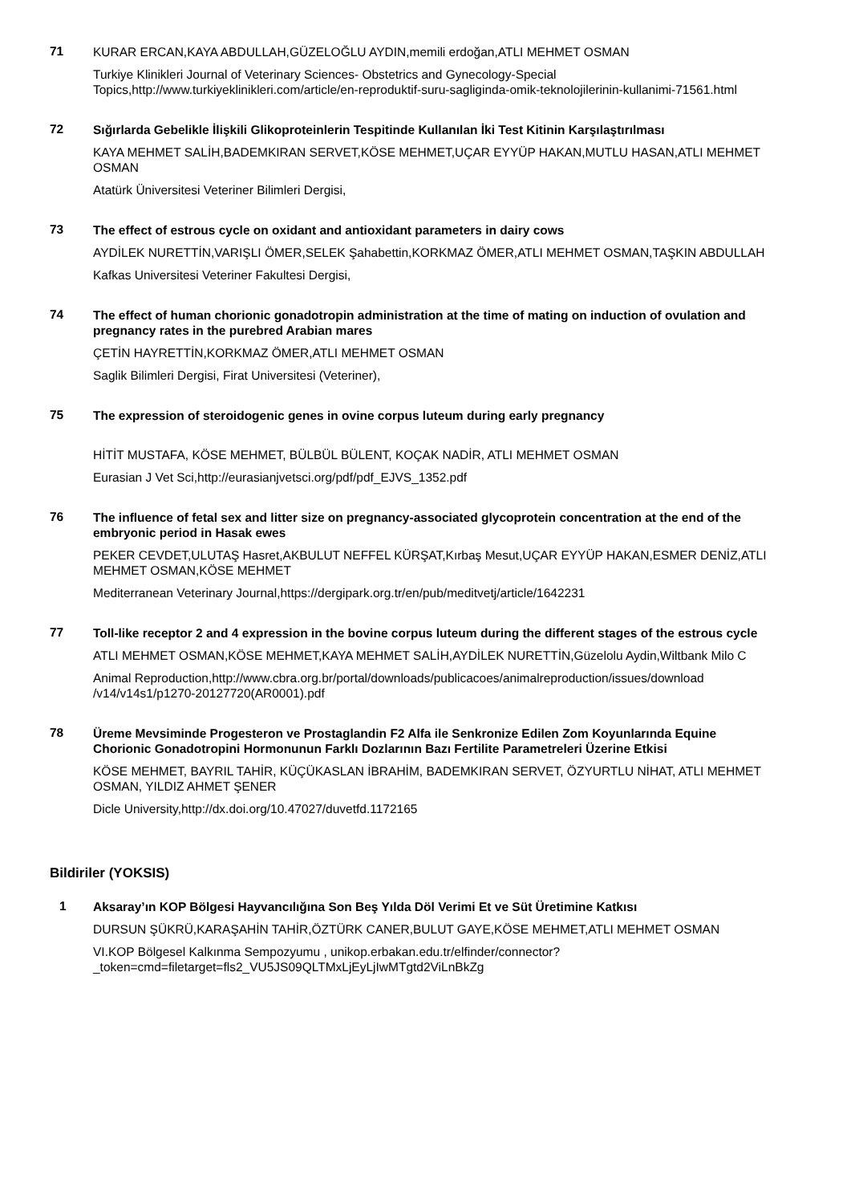71
KURAR ERCAN,KAYA ABDULLAH,GÜZELOĞLU AYDIN,memili erdoğan,ATLI MEHMET OSMAN
Turkiye Klinikleri Journal of Veterinary Sciences- Obstetrics and Gynecology-Special Topics,http://www.turkiyeklinikleri.com/article/en-reproduktif-suru-sagliginda-omik-teknolojilerinin-kullanimi-71561.html
72
Sığırlarda Gebelikle İlişkili Glikoproteinlerin Tespitinde Kullanılan İki Test Kitinin Karşılaştırılması
KAYA MEHMET SALİH,BADEMKIRAN SERVET,KÖSE MEHMET,UÇAR EYYÜP HAKAN,MUTLU HASAN,ATLI MEHMET OSMAN
Atatürk Üniversitesi Veteriner Bilimleri Dergisi,
73
The effect of estrous cycle on oxidant and antioxidant parameters in dairy cows
AYDİLEK NURETTİN,VARIŞLI ÖMER,SELEK Şahabettin,KORKMAZ ÖMER,ATLI MEHMET OSMAN,TAŞKIN ABDULLAH
Kafkas Universitesi Veteriner Fakultesi Dergisi,
74
The effect of human chorionic gonadotropin administration at the time of mating on induction of ovulation and pregnancy rates in the purebred Arabian mares
ÇETİN HAYRETTİN,KORKMAZ ÖMER,ATLI MEHMET OSMAN
Saglik Bilimleri Dergisi, Firat Universitesi (Veteriner),
75
The expression of steroidogenic genes in ovine corpus luteum during early pregnancy
HİTİT MUSTAFA, KÖSE MEHMET, BÜLBÜL BÜLENT, KOÇAK NADİR, ATLI MEHMET OSMAN
Eurasian J Vet Sci,http://eurasianjvetsci.org/pdf/pdf_EJVS_1352.pdf
76
The influence of fetal sex and litter size on pregnancy-associated glycoprotein concentration at the end of the embryonic period in Hasak ewes
PEKER CEVDET,ULUTAŞ Hasret,AKBULUT NEFFEL KÜRŞAT,Kırbaş Mesut,UÇAR EYYÜP HAKAN,ESMER DENİZ,ATLI MEHMET OSMAN,KÖSE MEHMET
Mediterranean Veterinary Journal,https://dergipark.org.tr/en/pub/meditvetj/article/1642231
77
Toll-like receptor 2 and 4 expression in the bovine corpus luteum during the different stages of the estrous cycle
ATLI MEHMET OSMAN,KÖSE MEHMET,KAYA MEHMET SALİH,AYDİLEK NURETTİN,Güzelolu Aydin,Wiltbank Milo C
Animal Reproduction,http://www.cbra.org.br/portal/downloads/publicacoes/animalreproduction/issues/download /v14/v14s1/p1270-20127720(AR0001).pdf
78
Üreme Mevsiminde Progesteron ve Prostaglandin F2 Alfa ile Senkronize Edilen Zom Koyunlarında Equine Chorionic Gonadotropini Hormonunun Farklı Dozlarının Bazı Fertilite Parametreleri Üzerine Etkisi
KÖSE MEHMET, BAYRIL TAHİR, KÜÇÜKASLAN İBRAHİM, BADEMKIRAN SERVET, ÖZYURTLU NİHAT, ATLI MEHMET OSMAN, YILDIZ AHMET ŞENER
Dicle University,http://dx.doi.org/10.47027/duvetfd.1172165
Bildiriler (YOKSIS)
1
Aksaray’ın KOP Bölgesi Hayvancılığına Son Beş Yılda Döl Verimi Et ve Süt Üretimine Katkısı
DURSUN ŞÜKRÜ,KARAŞAHİN TAHİR,ÖZTÜRK CANER,BULUT GAYE,KÖSE MEHMET,ATLI MEHMET OSMAN
VI.KOP Bölgesel Kalkınma Sempozyumu , unikop.erbakan.edu.tr/elfinder/connector? _token=cmd=filetarget=fls2_VU5JS09QLTMxLjEyLjIwMTgtd2ViLnBkZg